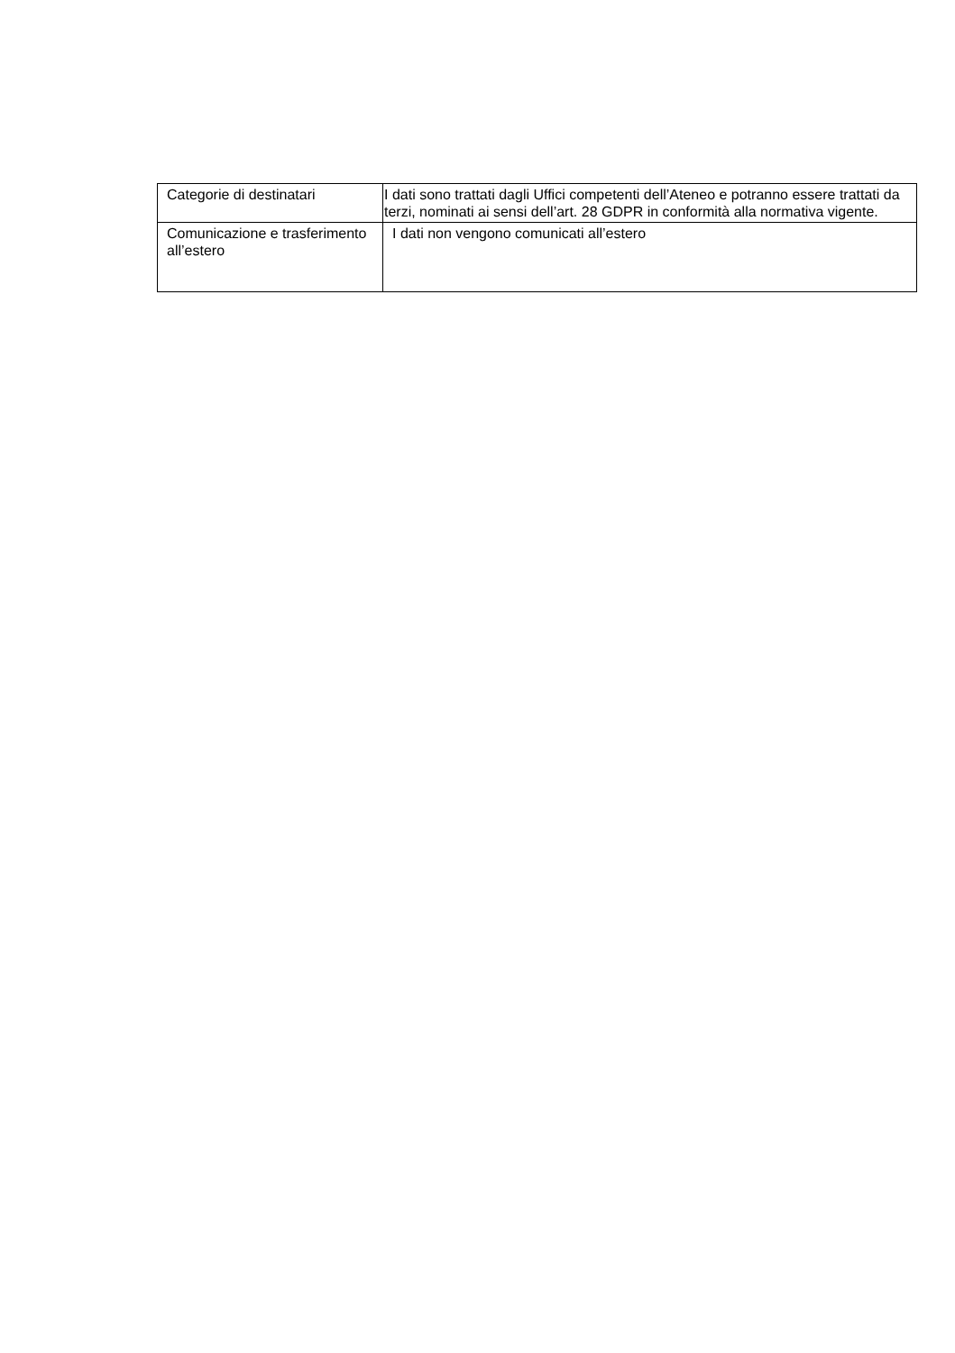| Categorie di destinatari | I dati sono trattati dagli Uffici competenti dell’Ateneo e potranno essere trattati da terzi, nominati ai sensi dell’art. 28 GDPR in conformità alla normativa vigente. |
| Comunicazione e trasferimento all’estero | I dati non vengono comunicati all’estero |